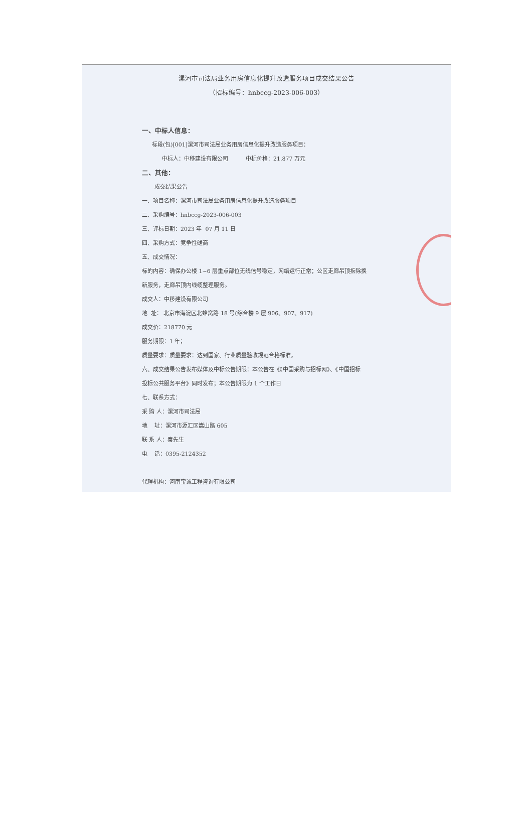漯河市司法局业务用房信息化提升改造服务项目成交结果公告
（招标编号：hnbccg-2023-006-003）
一、中标人信息：
标段(包)[001]漯河市司法局业务用房信息化提升改造服务项目：
中标人：中移建设有限公司 中标价格：21.877 万元
二、其他：
成交结果公告
一、项目名称：漯河市司法局业务用房信息化提升改造服务项目
二、采购编号：hnbccg-2023-006-003
三、评标日期：2023 年 07 月 11 日
四、采购方式：竞争性磋商
五、成交情况：
标的内容：确保办公楼 1~6 层重点部位无线信号稳定，网络运行正常；公区走廊吊顶拆除换
新服务，走廊吊顶内线缆整理服务。
成交人：中移建设有限公司
地 址： 北京市海淀区北蜂窝路 18 号(综合楼 9 层 906、907、917)
成交价：218770 元
服务期限：1 年；
质量要求：质量要求：达到国家、行业质量验收规范合格标准。
六、成交结果公告发布媒体及中标公告期限：本公告在《《中国采购与招标网》、《中国招标
投标公共服务平台》同时发布；本公告期限为 1 个工作日
七、联系方式：
采 购 人：漯河市司法局
地 址：漯河市源汇区嵩山路 605
联 系 人：秦先生
电 话：0395-2124352
代理机构：河南宝诚工程咨询有限公司